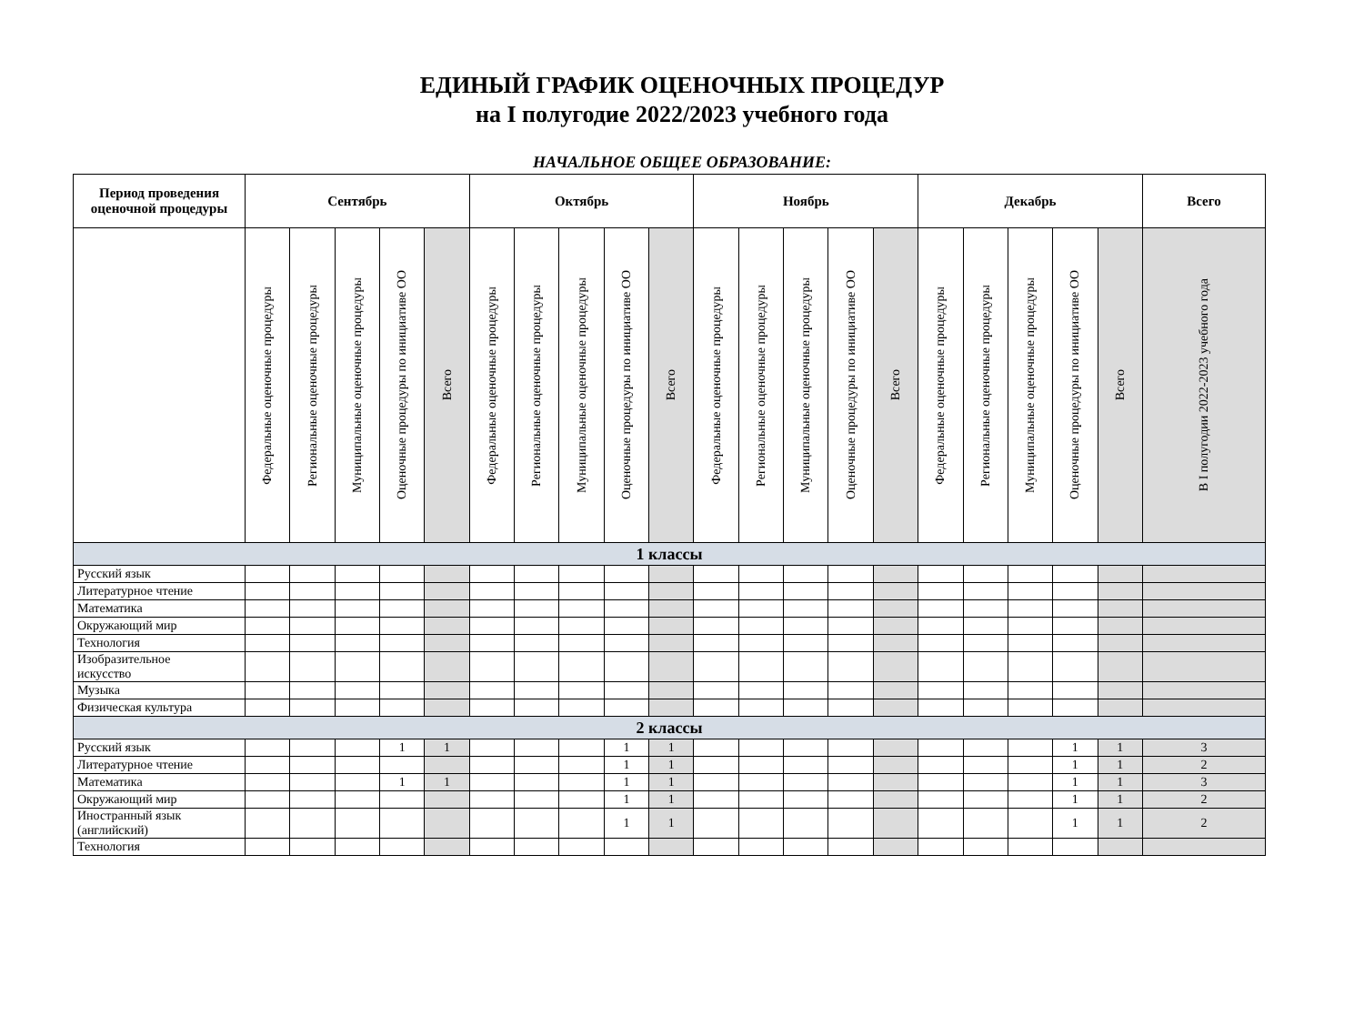ЕДИНЫЙ ГРАФИК ОЦЕНОЧНЫХ ПРОЦЕДУР
на I полугодие 2022/2023 учебного года
НАЧАЛЬНОЕ ОБЩЕЕ ОБРАЗОВАНИЕ:
| Период проведения оценочной процедуры | Сентябрь | | | | | Октябрь | | | | | Ноябрь | | | | | Декабрь | | | | | Всего |
| --- | --- | --- | --- | --- | --- | --- | --- | --- | --- | --- | --- | --- | --- | --- | --- | --- | --- | --- | --- | --- | --- |
| | Федеральные оценочные процедуры | Региональные оценочные процедуры | Муниципальные оценочные процедуры | Оценочные процедуры по инициативе ОО | Всего | Федеральные оценочные процедуры | Региональные оценочные процедуры | Муниципальные оценочные процедуры | Оценочные процедуры по инициативе ОО | Всего | Федеральные оценочные процедуры | Региональные оценочные процедуры | Муниципальные оценочные процедуры | Оценочные процедуры по инициативе ОО | Всего | Федеральные оценочные процедуры | Региональные оценочные процедуры | Муниципальные оценочные процедуры | Оценочные процедуры по инициативе ОО | Всего | В I полугодии 2022-2023 учебного года |
| 1 классы | | | | | | | | | | | | | | | | | | | | | |
| Русский язык | | | | | | | | | | | | | | | | | | | | | |
| Литературное чтение | | | | | | | | | | | | | | | | | | | | | |
| Математика | | | | | | | | | | | | | | | | | | | | | |
| Окружающий мир | | | | | | | | | | | | | | | | | | | | | |
| Технология | | | | | | | | | | | | | | | | | | | | | |
| Изобразительное искусство | | | | | | | | | | | | | | | | | | | | | |
| Музыка | | | | | | | | | | | | | | | | | | | | | |
| Физическая культура | | | | | | | | | | | | | | | | | | | | | |
| 2 классы | | | | | | | | | | | | | | | | | | | | | |
| Русский язык | | | | 1 | 1 | | | | 1 | 1 | | | | | | | | | 1 | 1 | 3 |
| Литературное чтение | | | | | | | | | 1 | 1 | | | | | | | | | 1 | 1 | 2 |
| Математика | | | | 1 | 1 | | | | 1 | 1 | | | | | | | | | 1 | 1 | 3 |
| Окружающий мир | | | | | | | | | 1 | 1 | | | | | | | | | 1 | 1 | 2 |
| Иностранный язык (английский) | | | | | | | | | 1 | 1 | | | | | | | | | 1 | 1 | 2 |
| Технология | | | | | | | | | | | | | | | | | | | | | |